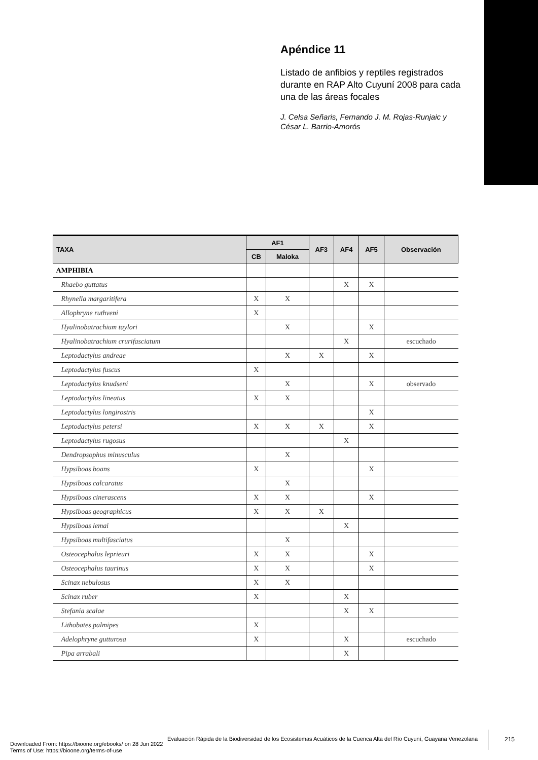Apéndice 11
Listado de anfibios y reptiles registrados durante en RAP Alto Cuyuní 2008 para cada una de las áreas focales
J. Celsa Señaris, Fernando J. M. Rojas-Runjaic y César L. Barrio-Amorós
| TAXA | AF1 | | AF3 | AF4 | AF5 | Observación |
| --- | --- | --- | --- | --- | --- | --- |
| | CB | Maloka | | | | |
| AMPHIBIA | | | | | | |
| Rhaebo guttatus | | | | X | X | |
| Rhynella margaritifera | X | X | | | | |
| Allophryne ruthveni | X | | | | | |
| Hyalinobatrachium taylori | | X | | | X | |
| Hyalinobatrachium crurifasciatum | | | | X | | escuchado |
| Leptodactylus andreae | | X | X | | X | |
| Leptodactylus fuscus | X | | | | | |
| Leptodactylus knudseni | | X | | | X | observado |
| Leptodactylus lineatus | X | X | | | | |
| Leptodactylus longirostris | | | | | X | |
| Leptodactylus petersi | X | X | X | | X | |
| Leptodactylus rugosus | | | | X | | |
| Dendropsophus minusculus | | X | | | | |
| Hypsiboas boans | X | | | | X | |
| Hypsiboas calcaratus | | X | | | | |
| Hypsiboas cinerascens | X | X | | | X | |
| Hypsiboas geographicus | X | X | X | | | |
| Hypsiboas lemai | | | | X | | |
| Hypsiboas multifasciatus | | X | | | | |
| Osteocephalus leprieuri | X | X | | | X | |
| Osteocephalus taurinus | X | X | | | X | |
| Scinax nebulosus | X | X | | | | |
| Scinax ruber | X | | | X | | |
| Stefania scalae | | | | X | X | |
| Lithobates palmipes | X | | | | | |
| Adelophryne gutturosa | X | | | X | | escuchado |
| Pipa arrabali | | | | X | | |
Evaluación Rápida de la Biodiversidad de los Ecosistemas Acuáticos de la Cuenca Alta del Río Cuyuní, Guayana Venezolana
215
Downloaded From: https://bioone.org/ebooks/ on 28 Jun 2022
Terms of Use: https://bioone.org/terms-of-use